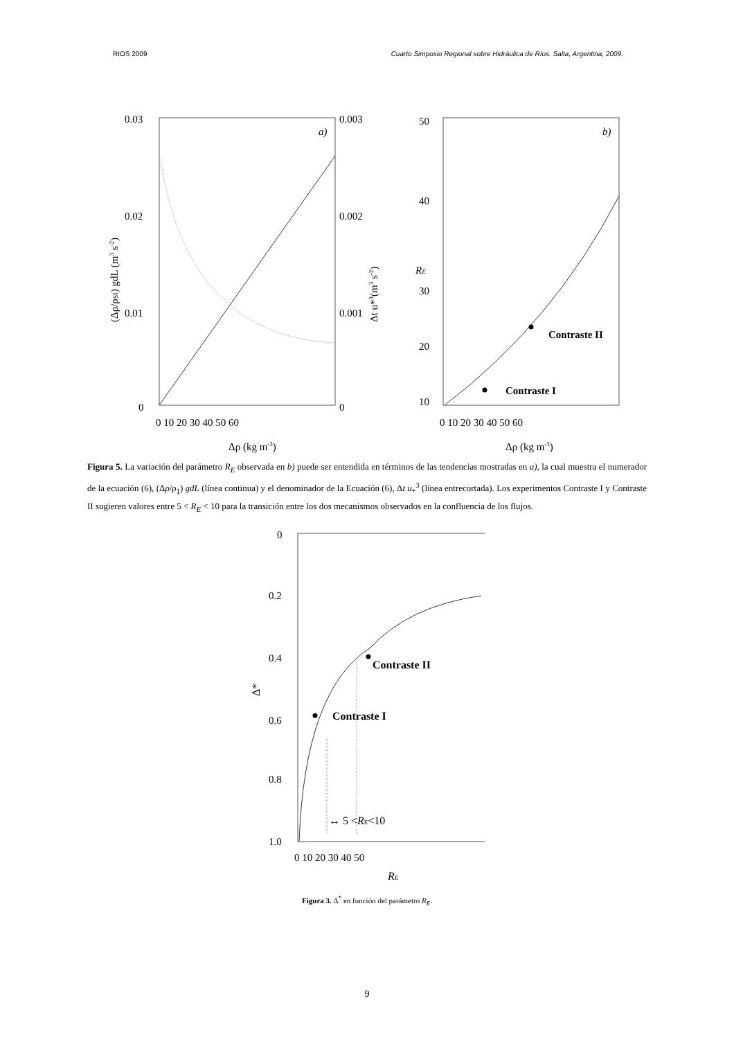RIOS 2009 Cuarto Simposio Regional sobre Hidráulica de Ríos. Salta, Argentina, 2009.
a)
0.03
0.02
0.01
0
0.003
0.002
0.001
0
0 10 20 30 40 50 60
Δρ (kg m-3)
(Δρ/ρSI) gdL (m3 s-2)
Δt u*3(m3 s-2)
Contraste I
Contraste II
b)
50
40
30
20
10
0 10 20 30 40 50 60
Δρ (kg m-3)
RE
Figura 5. La variación del parámetro R<sub>E</sub> observada en b) puede ser entendida en términos de las tendencias mostradas en a), la cual muestra el numerador de la ecuación (6), (Δρ/ρ<sub>1</sub>) gdL (línea continua) y el denominador de la Ecuación (6), Δt u<sub>*</sub><sup>3</sup> (línea entrecortada). Los experimentos Contraste I y Contraste II sugieren valores entre 5 < R<sub>E</sub> < 10 para la transición entre los dos mecanismos observados en la confluencia de los flujos.
Contraste I
Contraste II
↔ 5 <RE<10
0
0.2
0.4
0.6
0.8
1.0
0 10 20 30 40 50
RE
Δ*
Figura 3. Δ<sup>*</sup> en función del parámetro R<sub>E</sub>.
9